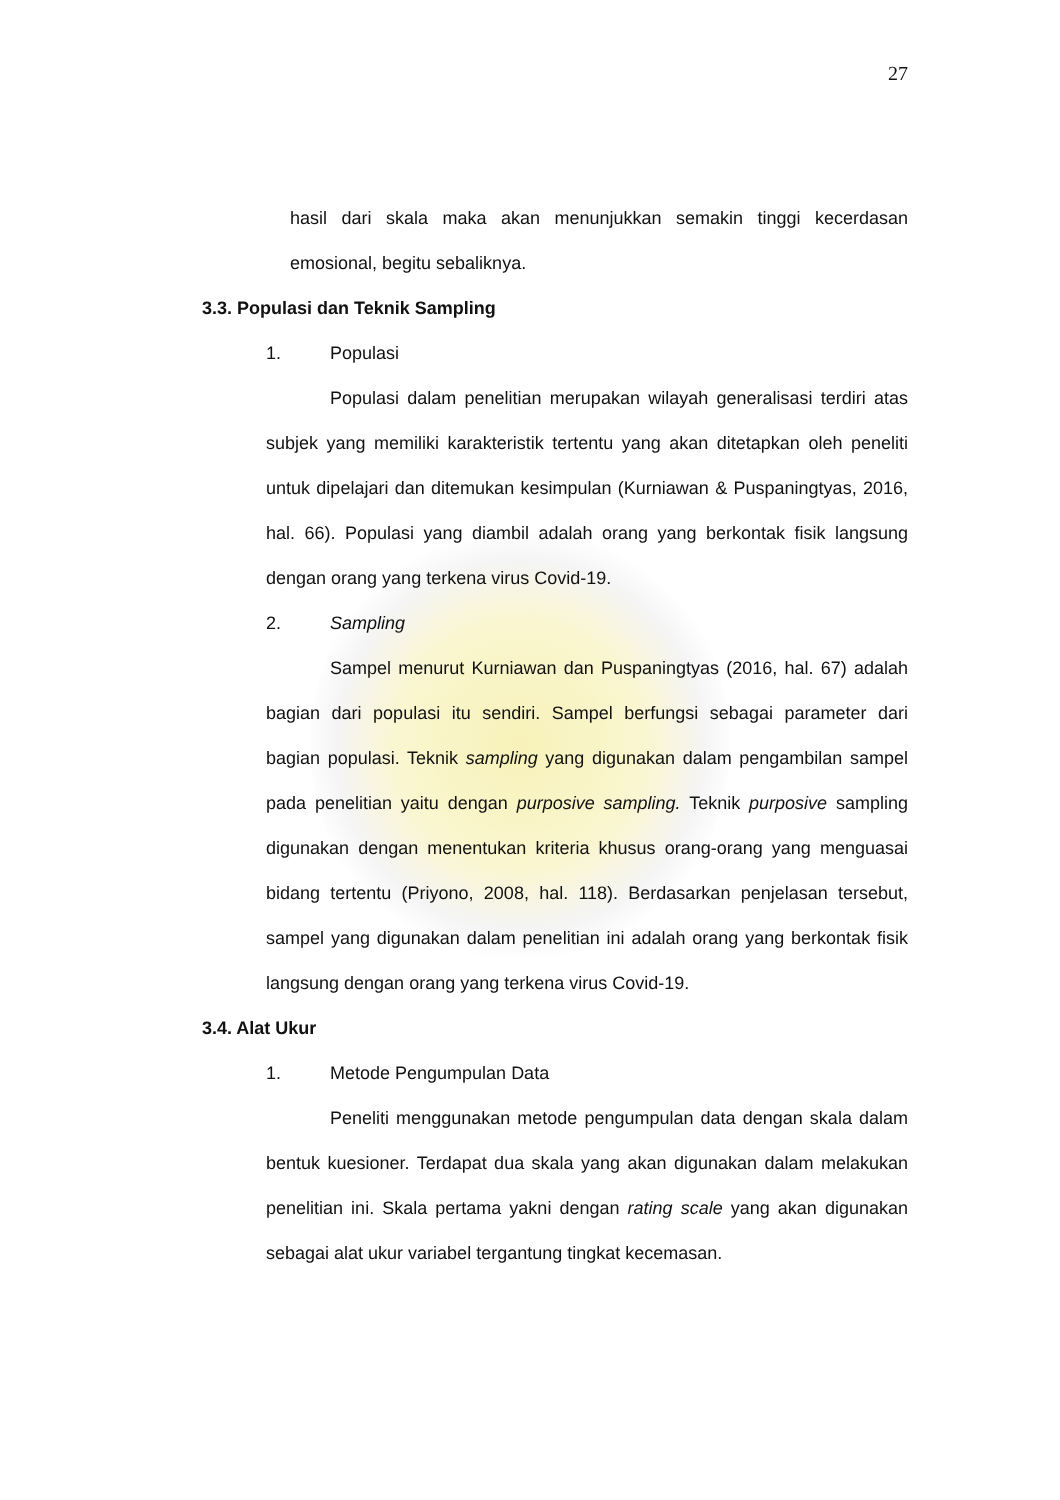27
hasil dari skala maka akan menunjukkan semakin tinggi kecerdasan emosional, begitu sebaliknya.
3.3. Populasi dan Teknik Sampling
1. Populasi
Populasi dalam penelitian merupakan wilayah generalisasi terdiri atas subjek yang memiliki karakteristik tertentu yang akan ditetapkan oleh peneliti untuk dipelajari dan ditemukan kesimpulan (Kurniawan & Puspaningtyas, 2016, hal. 66). Populasi yang diambil adalah orang yang berkontak fisik langsung dengan orang yang terkena virus Covid-19.
2. Sampling
Sampel menurut Kurniawan dan Puspaningtyas (2016, hal. 67) adalah bagian dari populasi itu sendiri. Sampel berfungsi sebagai parameter dari bagian populasi. Teknik sampling yang digunakan dalam pengambilan sampel pada penelitian yaitu dengan purposive sampling. Teknik purposive sampling digunakan dengan menentukan kriteria khusus orang-orang yang menguasai bidang tertentu (Priyono, 2008, hal. 118). Berdasarkan penjelasan tersebut, sampel yang digunakan dalam penelitian ini adalah orang yang berkontak fisik langsung dengan orang yang terkena virus Covid-19.
3.4. Alat Ukur
1. Metode Pengumpulan Data
Peneliti menggunakan metode pengumpulan data dengan skala dalam bentuk kuesioner. Terdapat dua skala yang akan digunakan dalam melakukan penelitian ini. Skala pertama yakni dengan rating scale yang akan digunakan sebagai alat ukur variabel tergantung tingkat kecemasan.